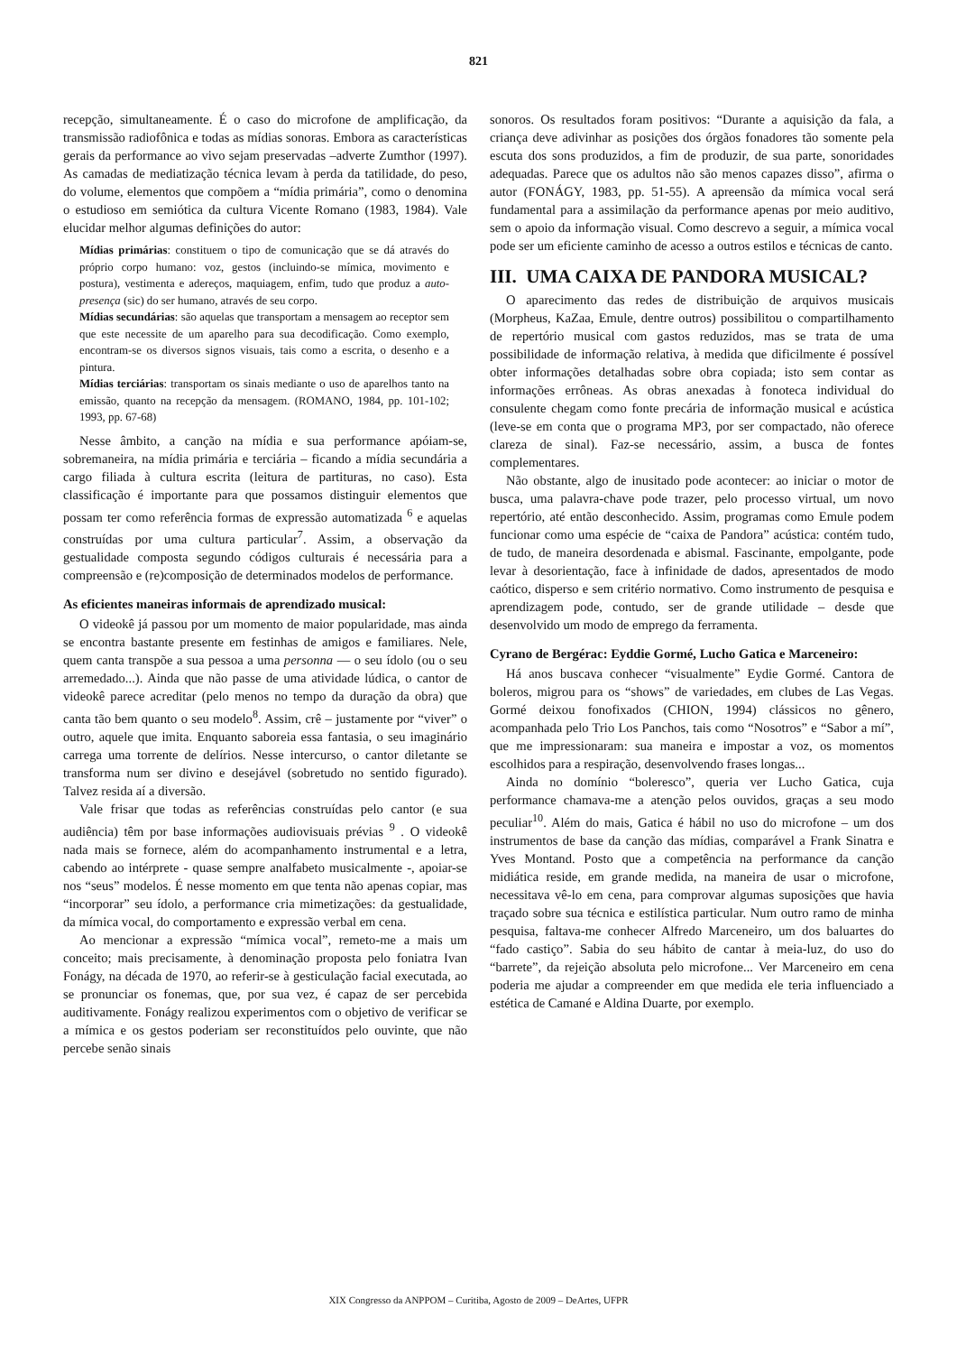821
recepção, simultaneamente. É o caso do microfone de amplificação, da transmissão radiofônica e todas as mídias sonoras. Embora as características gerais da performance ao vivo sejam preservadas –adverte Zumthor (1997). As camadas de mediatização técnica levam à perda da tatilidade, do peso, do volume, elementos que compõem a “mídia primária”, como o denomina o estudioso em semiótica da cultura Vicente Romano (1983, 1984). Vale elucidar melhor algumas definições do autor:
Mídias primárias: constituem o tipo de comunicação que se dá através do próprio corpo humano: voz, gestos (incluindo-se mímica, movimento e postura), vestimenta e adereços, maquiagem, enfim, tudo que produz a auto-presença (sic) do ser humano, através de seu corpo.
Mídias secundárias: são aquelas que transportam a mensagem ao receptor sem que este necessite de um aparelho para sua decodificação. Como exemplo, encontram-se os diversos signos visuais, tais como a escrita, o desenho e a pintura.
Mídias terciárias: transportam os sinais mediante o uso de aparelhos tanto na emissão, quanto na recepção da mensagem. (ROMANO, 1984, pp. 101-102; 1993, pp. 67-68)
Nesse âmbito, a canção na mídia e sua performance apóiam-se, sobremaneira, na mídia primária e terciária – ficando a mídia secundária a cargo filiada à cultura escrita (leitura de partituras, no caso). Esta classificação é importante para que possamos distinguir elementos que possam ter como referência formas de expressão automatizada <sup>6</sup> e aquelas construídas por uma cultura particular<sup>7</sup>. Assim, a observação da gestualidade composta segundo códigos culturais é necessária para a compreensão e (re)composição de determinados modelos de performance.
As eficientes maneiras informais de aprendizado musical:
O videokê já passou por um momento de maior popularidade, mas ainda se encontra bastante presente em festinhas de amigos e familiares. Nele, quem canta transpõe a sua pessoa a uma personna — o seu ídolo (ou o seu arremedado...). Ainda que não passe de uma atividade lúdica, o cantor de videokê parece acreditar (pelo menos no tempo da duração da obra) que canta tão bem quanto o seu modelo<sup>8</sup>. Assim, crê – justamente por “viver” o outro, aquele que imita. Enquanto saboreia essa fantasia, o seu imaginário carrega uma torrente de delírios. Nesse intercurso, o cantor diletante se transforma num ser divino e desejável (sobretudo no sentido figurado). Talvez resida aí a diversão.
Vale frisar que todas as referências construídas pelo cantor (e sua audiência) têm por base informações audiovisuais prévias <sup>9</sup> . O videokê nada mais se fornece, além do acompanhamento instrumental e a letra, cabendo ao intérprete - quase sempre analfabeto musicalmente -, apoiar-se nos “seus” modelos. É nesse momento em que tenta não apenas copiar, mas “incorporar” seu ídolo, a performance cria mimetizações: da gestualidade, da mímica vocal, do comportamento e expressão verbal em cena.
Ao mencionar a expressão “mímica vocal”, remeto-me a mais um conceito; mais precisamente, à denominação proposta pelo foniatra Ivan Fonágy, na década de 1970, ao referir-se à gesticulação facial executada, ao se pronunciar os fonemas, que, por sua vez, é capaz de ser percebida auditivamente. Fonágy realizou experimentos com o objetivo de verificar se a mímica e os gestos poderiam ser reconstituídos pelo ouvinte, que não percebe senão sinais
sonoros. Os resultados foram positivos: “Durante a aquisição da fala, a criança deve adivinhar as posições dos órgãos fonadores tão somente pela escuta dos sons produzidos, a fim de produzir, de sua parte, sonoridades adequadas. Parece que os adultos não são menos capazes disso”, afirma o autor (FONÁGY, 1983, pp. 51-55). A apreensão da mímica vocal será fundamental para a assimilação da performance apenas por meio auditivo, sem o apoio da informação visual. Como descrevo a seguir, a mímica vocal pode ser um eficiente caminho de acesso a outros estilos e técnicas de canto.
III. UMA CAIXA DE PANDORA MUSICAL?
O aparecimento das redes de distribuição de arquivos musicais (Morpheus, KaZaa, Emule, dentre outros) possibilitou o compartilhamento de repertório musical com gastos reduzidos, mas se trata de uma possibilidade de informação relativa, à medida que dificilmente é possível obter informações detalhadas sobre obra copiada; isto sem contar as informações errôneas. As obras anexadas à fonoteca individual do consulente chegam como fonte precária de informação musical e acústica (leve-se em conta que o programa MP3, por ser compactado, não oferece clareza de sinal). Faz-se necessário, assim, a busca de fontes complementares.
Não obstante, algo de inusitado pode acontecer: ao iniciar o motor de busca, uma palavra-chave pode trazer, pelo processo virtual, um novo repertório, até então desconhecido. Assim, programas como Emule podem funcionar como uma espécie de “caixa de Pandora” acústica: contém tudo, de tudo, de maneira desordenada e abismal. Fascinante, empolgante, pode levar à desorientação, face à infinidade de dados, apresentados de modo caótico, disperso e sem critério normativo. Como instrumento de pesquisa e aprendizagem pode, contudo, ser de grande utilidade – desde que desenvolvido um modo de emprego da ferramenta.
Cyrano de Bergérac: Eyddie Gormé, Lucho Gatica e Marceneiro:
Há anos buscava conhecer “visualmente” Eydie Gormé. Cantora de boleros, migrou para os “shows” de variedades, em clubes de Las Vegas. Gormé deixou fonofixados (CHION, 1994) clássicos no gênero, acompanhada pelo Trio Los Panchos, tais como “Nosotros” e “Sabor a mí”, que me impressionaram: sua maneira e impostar a voz, os momentos escolhidos para a respiração, desenvolvendo frases longas...
Ainda no domínio “boleresco”, queria ver Lucho Gatica, cuja performance chamava-me a atenção pelos ouvidos, graças a seu modo peculiar<sup>10</sup>. Além do mais, Gatica é hábil no uso do microfone – um dos instrumentos de base da canção das mídias, comparável a Frank Sinatra e Yves Montand. Posto que a competência na performance da canção midiática reside, em grande medida, na maneira de usar o microfone, necessitava vê-lo em cena, para comprovar algumas suposições que havia traçado sobre sua técnica e estilística particular. Num outro ramo de minha pesquisa, faltava-me conhecer Alfredo Marceneiro, um dos baluartes do “fado castiço”. Sabia do seu hábito de cantar à meia-luz, do uso do “barrete”, da rejeição absoluta pelo microfone... Ver Marceneiro em cena poderia me ajudar a compreender em que medida ele teria influenciado a estética de Camané e Aldina Duarte, por exemplo.
XIX Congresso da ANPPOM – Curitiba, Agosto de 2009 – DeArtes, UFPR